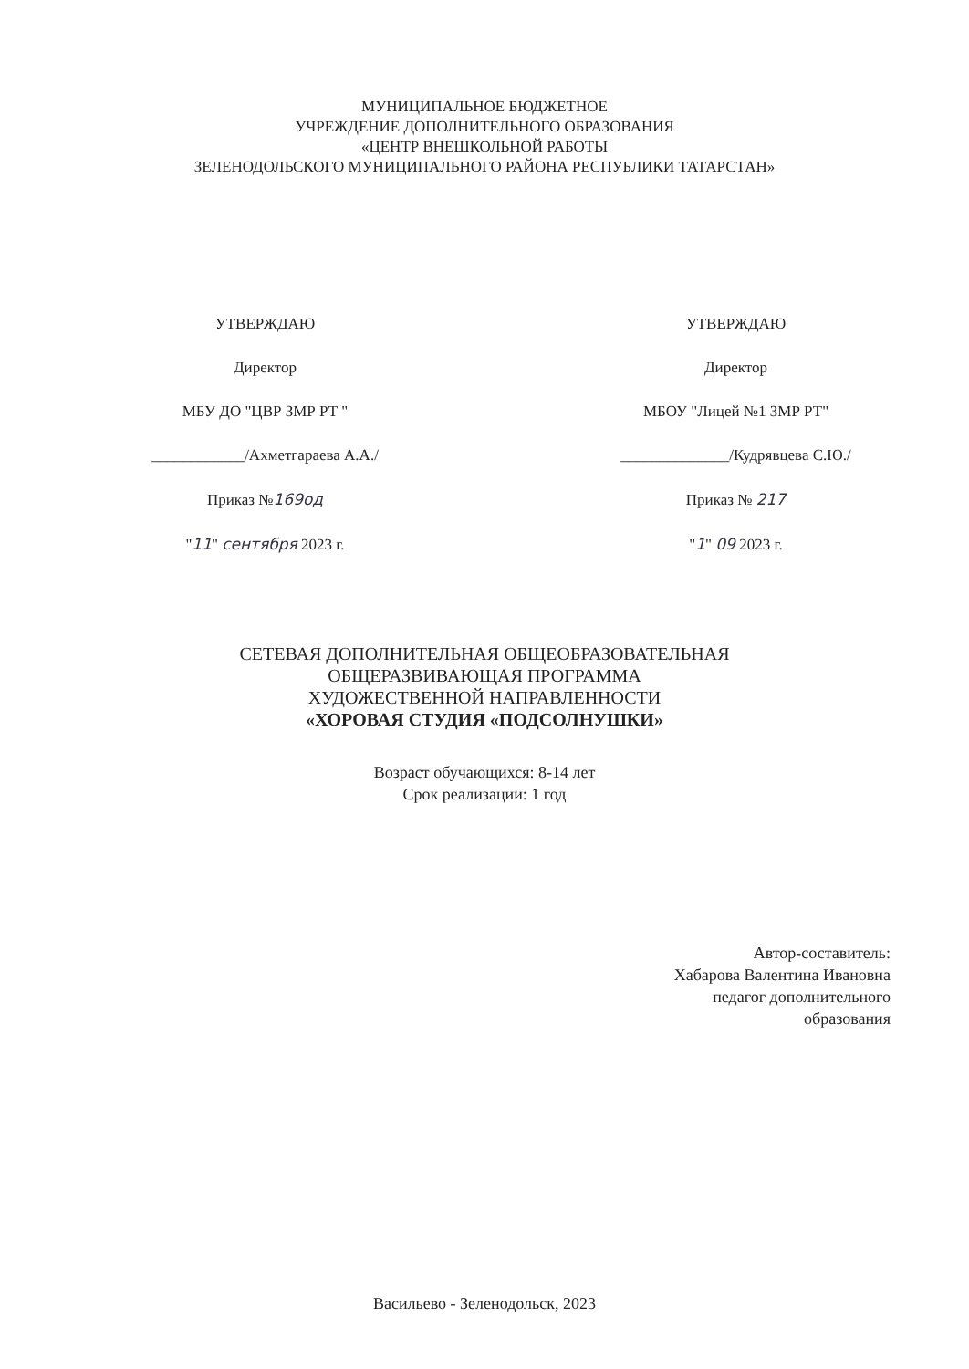МУНИЦИПАЛЬНОЕ БЮДЖЕТНОЕ
УЧРЕЖДЕНИЕ ДОПОЛНИТЕЛЬНОГО ОБРАЗОВАНИЯ
«ЦЕНТР ВНЕШКОЛЬНОЙ РАБОТЫ
ЗЕЛЕНОДОЛЬСКОГО МУНИЦИПАЛЬНОГО РАЙОНА РЕСПУБЛИКИ ТАТАРСТАН»
УТВЕРЖДАЮ
Директор
МБУ ДО "ЦВР ЗМР РТ "
____________/Ахметгараева А.А./
Приказ №169од
"11" сентября 2023 г.
УТВЕРЖДАЮ
Директор
МБОУ "Лицей №1 ЗМР РТ"
______________/Кудрявцева С.Ю./
Приказ № 217
"1" 09 2023 г.
СЕТЕВАЯ ДОПОЛНИТЕЛЬНАЯ ОБЩЕОБРАЗОВАТЕЛЬНАЯ
ОБЩЕРАЗВИВАЮЩАЯ ПРОГРАММА
ХУДОЖЕСТВЕННОЙ НАПРАВЛЕННОСТИ
«ХОРОВАЯ СТУДИЯ «ПОДСОЛНУШКИ»
Возраст обучающихся: 8-14 лет
Срок реализации: 1 год
Автор-составитель:
Хабарова Валентина Ивановна
педагог дополнительного
образования
Васильево - Зеленодольск, 2023